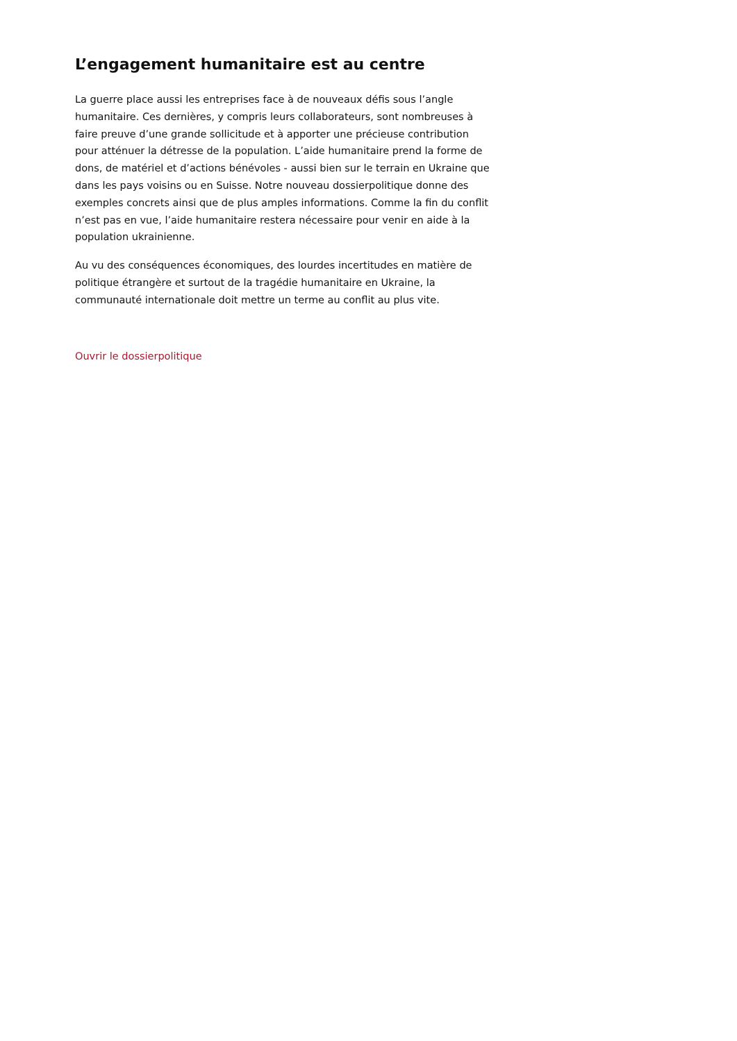L’engagement humanitaire est au centre
La guerre place aussi les entreprises face à de nouveaux défis sous l’angle humanitaire. Ces dernières, y compris leurs collaborateurs, sont nombreuses à faire preuve d’une grande sollicitude et à apporter une précieuse contribution pour atténuer la détresse de la population. L’aide humanitaire prend la forme de dons, de matériel et d’actions bénévoles - aussi bien sur le terrain en Ukraine que dans les pays voisins ou en Suisse. Notre nouveau dossierpolitique donne des exemples concrets ainsi que de plus amples informations. Comme la fin du conflit n’est pas en vue, l’aide humanitaire restera nécessaire pour venir en aide à la population ukrainienne.
Au vu des conséquences économiques, des lourdes incertitudes en matière de politique étrangère et surtout de la tragédie humanitaire en Ukraine, la communauté internationale doit mettre un terme au conflit au plus vite.
Ouvrir le dossierpolitique